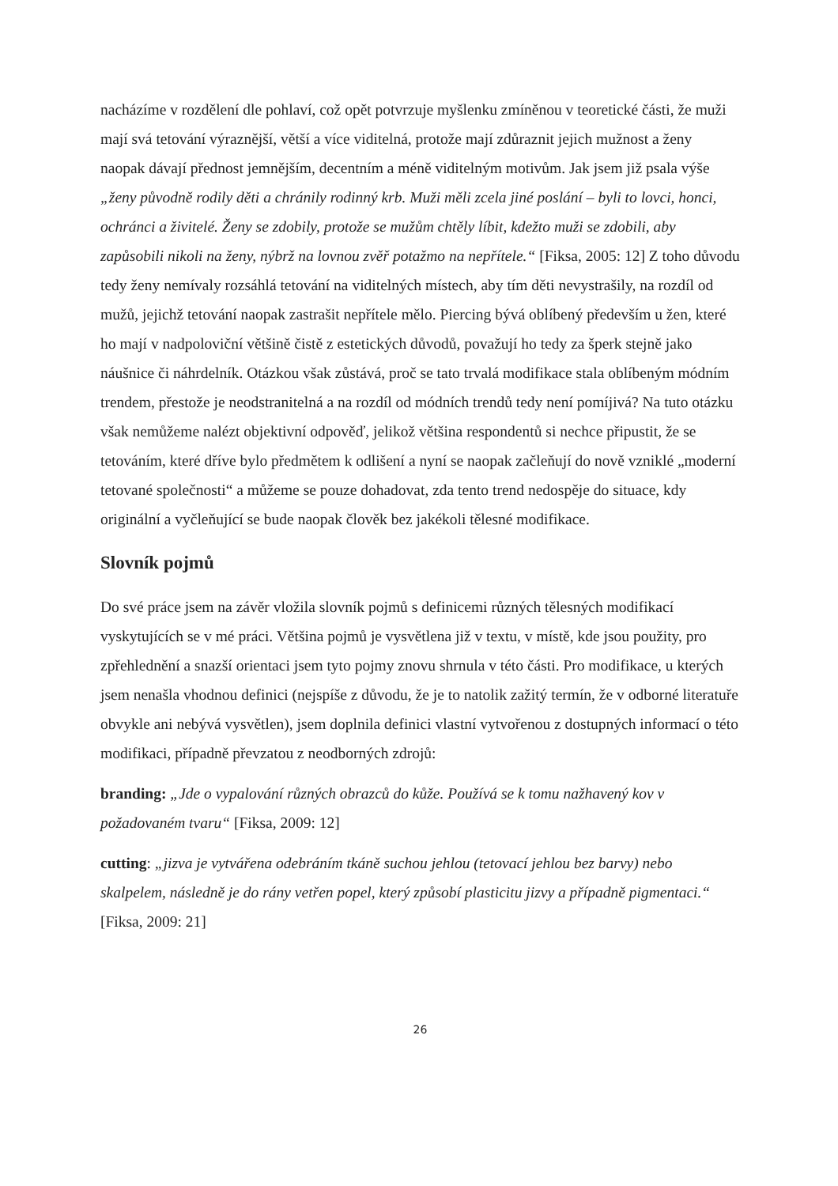nacházíme v rozdělení dle pohlaví, což opět potvrzuje myšlenku zmíněnou v teoretické části, že muži mají svá tetování výraznější, větší a více viditelná, protože mají zdůraznit jejich mužnost a ženy naopak dávají přednost jemnějším, decentním a méně viditelným motivům. Jak jsem již psala výše „ženy původně rodily děti a chránily rodinný krb. Muži měli zcela jiné poslání – byli to lovci, honci, ochránci a živitelé. Ženy se zdobily, protože se mužům chtěly líbit, kdežto muži se zdobili, aby zapůsobili nikoli na ženy, nýbrž na lovnou zvěř potažmo na nepřítele.“ [Fiksa, 2005: 12] Z toho důvodu tedy ženy nemívaly rozsáhlá tetování na viditelných místech, aby tím děti nevystrašily, na rozdíl od mužů, jejichž tetování naopak zastrašit nepřítele mělo. Piercing bývá oblíbený především u žen, které ho mají v nadpoloviční většině čistě z estetických důvodů, považují ho tedy za šperk stejně jako náušnice či náhrdelník. Otázkou však zůstává, proč se tato trvalá modifikace stala oblíbeným módním trendem, přestože je neodstranitelná a na rozdíl od módních trendů tedy není pomíjivá? Na tuto otázku však nemůžeme nalézt objektivní odpověď, jelikož většina respondentů si nechce připustit, že se tetováním, které dříve bylo předmětem k odlišení a nyní se naopak začleňují do nově vzniklé „moderní tetované společnosti“ a můžeme se pouze dohadovat, zda tento trend nedospěje do situace, kdy originální a vyčleňující se bude naopak člověk bez jakékoli tělesné modifikace.
Slovník pojmů
Do své práce jsem na závěr vložila slovník pojmů s definicemi různých tělesných modifikací vyskytujících se v mé práci. Většina pojmů je vysvětlena již v textu, v místě, kde jsou použity, pro zpřehlednění a snazší orientaci jsem tyto pojmy znovu shrnula v této části. Pro modifikace, u kterých jsem nenašla vhodnou definici (nejspíše z důvodu, že je to natolik zažitý termín, že v odborné literatuře obvykle ani nebývá vysvětlen), jsem doplnila definici vlastní vytvořenou z dostupných informací o této modifikaci, případně převzatou z neodborných zdrojů:
branding: „Jde o vypalování různých obrazců do kůže. Používá se k tomu nažhavený kov v požadovaném tvaru“ [Fiksa, 2009: 12]
cutting: „jizva je vytvářena odebráním tkáně suchou jehlou (tetovací jehlou bez barvy) nebo skalpelem, následně je do rány vetřen popel, který způsobí plasticitu jizvy a případně pigmentaci.“ [Fiksa, 2009: 21]
26